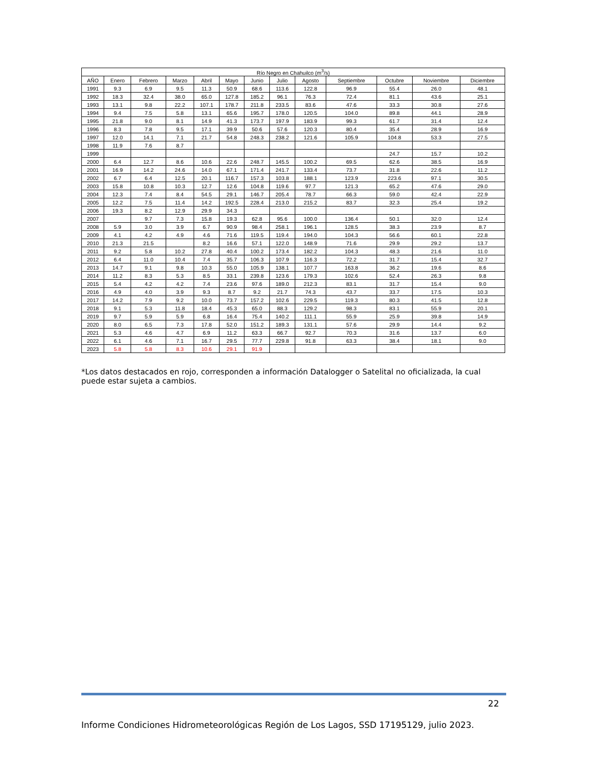| Río Negro en Chahuilco (m<sup>3</sup>/s) | | | | | | | | | | | | |
| --- | --- | --- | --- | --- | --- | --- | --- | --- | --- | --- | --- | --- |
| AÑO | Enero | Febrero | Marzo | Abril | Mayo | Junio | Julio | Agosto | Septiembre | Octubre | Noviembre | Diciembre |
| 1991 | 9.3 | 6.9 | 9.5 | 11.3 | 50.9 | 68.6 | 113.6 | 122.8 | 96.9 | 55.4 | 26.0 | 48.1 |
| 1992 | 18.3 | 32.4 | 38.0 | 65.0 | 127.8 | 185.2 | 96.1 | 76.3 | 72.4 | 81.1 | 43.6 | 25.1 |
| 1993 | 13.1 | 9.8 | 22.2 | 107.1 | 178.7 | 211.8 | 233.5 | 83.6 | 47.6 | 33.3 | 30.8 | 27.6 |
| 1994 | 9.4 | 7.5 | 5.8 | 13.1 | 65.6 | 195.7 | 178.0 | 120.5 | 104.0 | 89.8 | 44.1 | 28.9 |
| 1995 | 21.8 | 9.0 | 8.1 | 14.9 | 41.3 | 173.7 | 197.9 | 183.9 | 99.3 | 61.7 | 31.4 | 12.4 |
| 1996 | 8.3 | 7.8 | 9.5 | 17.1 | 39.9 | 50.6 | 57.6 | 120.3 | 80.4 | 35.4 | 28.9 | 16.9 |
| 1997 | 12.0 | 14.1 | 7.1 | 21.7 | 54.8 | 248.3 | 238.2 | 121.6 | 105.9 | 104.8 | 53.3 | 27.5 |
| 1998 | 11.9 | 7.6 | 8.7 | | | | | | | | | |
| 1999 | | | | | | | | | | 24.7 | 15.7 | 10.2 |
| 2000 | 6.4 | 12.7 | 8.6 | 10.6 | 22.6 | 248.7 | 145.5 | 100.2 | 69.5 | 62.6 | 38.5 | 16.9 |
| 2001 | 16.9 | 14.2 | 24.6 | 14.0 | 67.1 | 171.4 | 241.7 | 133.4 | 73.7 | 31.8 | 22.6 | 11.2 |
| 2002 | 6.7 | 6.4 | 12.5 | 20.1 | 116.7 | 157.3 | 103.8 | 188.1 | 123.9 | 223.6 | 97.1 | 30.5 |
| 2003 | 15.8 | 10.8 | 10.3 | 12.7 | 12.6 | 104.8 | 119.6 | 97.7 | 121.3 | 65.2 | 47.6 | 29.0 |
| 2004 | 12.3 | 7.4 | 8.4 | 54.5 | 29.1 | 146.7 | 205.4 | 78.7 | 66.3 | 59.0 | 42.4 | 22.9 |
| 2005 | 12.2 | 7.5 | 11.4 | 14.2 | 192.5 | 228.4 | 213.0 | 215.2 | 83.7 | 32.3 | 25.4 | 19.2 |
| 2006 | 19.3 | 8.2 | 12.9 | 29.9 | 34.3 | | | | | | | |
| 2007 | | 9.7 | 7.3 | 15.8 | 19.3 | 62.8 | 95.6 | 100.0 | 136.4 | 50.1 | 32.0 | 12.4 |
| 2008 | 5.9 | 3.0 | 3.9 | 6.7 | 90.9 | 98.4 | 258.1 | 196.1 | 128.5 | 38.3 | 23.9 | 8.7 |
| 2009 | 4.1 | 4.2 | 4.9 | 4.6 | 71.6 | 119.5 | 119.4 | 194.0 | 104.3 | 56.6 | 60.1 | 22.8 |
| 2010 | 21.3 | 21.5 | | 8.2 | 16.6 | 57.1 | 122.0 | 148.9 | 71.6 | 29.9 | 29.2 | 13.7 |
| 2011 | 9.2 | 5.8 | 10.2 | 27.8 | 40.4 | 100.2 | 173.4 | 182.2 | 104.3 | 48.3 | 21.6 | 11.0 |
| 2012 | 6.4 | 11.0 | 10.4 | 7.4 | 35.7 | 106.3 | 107.9 | 116.3 | 72.2 | 31.7 | 15.4 | 32.7 |
| 2013 | 14.7 | 9.1 | 9.8 | 10.3 | 55.0 | 105.9 | 138.1 | 107.7 | 163.8 | 36.2 | 19.6 | 8.6 |
| 2014 | 11.2 | 8.3 | 5.3 | 8.5 | 33.1 | 239.8 | 123.6 | 179.3 | 102.6 | 52.4 | 26.3 | 9.8 |
| 2015 | 5.4 | 4.2 | 4.2 | 7.4 | 23.6 | 97.6 | 189.0 | 212.3 | 83.1 | 31.7 | 15.4 | 9.0 |
| 2016 | 4.9 | 4.0 | 3.9 | 9.3 | 8.7 | 9.2 | 21.7 | 74.3 | 43.7 | 33.7 | 17.5 | 10.3 |
| 2017 | 14.2 | 7.9 | 9.2 | 10.0 | 73.7 | 157.2 | 102.6 | 229.5 | 119.3 | 80.3 | 41.5 | 12.8 |
| 2018 | 9.1 | 5.3 | 11.8 | 18.4 | 45.3 | 65.0 | 88.3 | 129.2 | 98.3 | 83.1 | 55.9 | 20.1 |
| 2019 | 9.7 | 5.9 | 5.9 | 6.8 | 16.4 | 75.4 | 140.2 | 111.1 | 55.9 | 25.9 | 39.8 | 14.9 |
| 2020 | 8.0 | 6.5 | 7.3 | 17.8 | 52.0 | 151.2 | 189.3 | 131.1 | 57.6 | 29.9 | 14.4 | 9.2 |
| 2021 | 5.3 | 4.6 | 4.7 | 6.9 | 11.2 | 63.3 | 66.7 | 92.7 | 70.3 | 31.6 | 13.7 | 6.0 |
| 2022 | 6.1 | 4.6 | 7.1 | 16.7 | 29.5 | 77.7 | 229.8 | 91.8 | 63.3 | 38.4 | 18.1 | 9.0 |
| 2023 | 5.8 | 5.8 | 8.3 | 10.6 | 29.1 | 91.9 | | | | | | |
*Los datos destacados en rojo, corresponden a información Datalogger o Satelital no oficializada, la cual puede estar sujeta a cambios.
22
Informe Condiciones Hidrometeorológicas Región de Los Lagos, SSD 17195129, julio 2023.